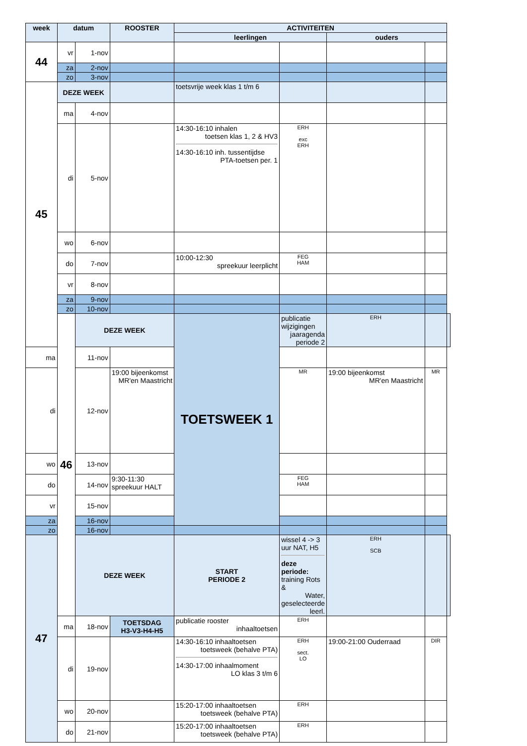| week | datum | | ROOSTER | ACTIVITEITEN | | | | |
| --- | --- | --- | --- | --- | --- | --- | --- | --- |
| | | | | leerlingen | | ouders | | |
| 44 | vr | 1-nov | | | | | | |
| | za | 2-nov | | | | | | |
| | zo | 3-nov | | | | | | |
| 45 | DEZE WEEK | | | toetsvrije week klas 1 t/m 6 | | | | |
| | ma | 4-nov | | | | | | |
| | di | 5-nov | | 14:30-16:10 inhalen toetsen klas 1, 2 & HV3 14:30-16:10 inh. tussentijdse PTA-toetsen per. 1 | ERH exc ERH | | | |
| | wo | 6-nov | | | | | | |
| | do | 7-nov | | 10:00-12:30 spreekuur leerplicht | FEG HAM | | | |
| | vr | 8-nov | | | | | | |
| | za | 9-nov | | | | | | |
| | zo | 10-nov | | | | | | |
| | 46 | DEZE WEEK | | TOETSWEEK 1 | publicatie wijzigingen jaaragenda periode 2 | ERH | | |
| ma | | 11-nov | | | | | | |
| di | | 12-nov | 19:00 bijeenkomst MR'en Maastricht | | MR | 19:00 bijeenkomst MR'en Maastricht | MR | |
| wo | | 13-nov | | | | | | |
| do | | 14-nov | 9:30-11:30 spreekuur HALT | | FEG HAM | | | |
| vr | | 15-nov | | | | | | |
| za | | 16-nov | | | | | | |
| zo | | 16-nov | | | | | | |
| 47 | | DEZE WEEK | | START PERIODE 2 | wissel 4 -> 3 uur NAT, H5 deze periode: training Rots & Water, geselecteerde leerl. | ERH SCB | | |
| | ma | 18-nov | TOETSDAG H3-V3-H4-H5 | publicatie rooster inhaaltoetsen | ERH | | | |
| | di | 19-nov | | 14:30-16:10 inhaaltoetsen toetsweek (behalve PTA) 14:30-17:00 inhaalmoment LO klas 3 t/m 6 | ERH sect. LO | 19:00-21:00 Ouderraad | DIR | |
| | wo | 20-nov | | 15:20-17:00 inhaaltoetsen toetsweek (behalve PTA) | ERH | | | |
| | do | 21-nov | | 15:20-17:00 inhaaltoetsen toetsweek (behalve PTA) | ERH | | | |